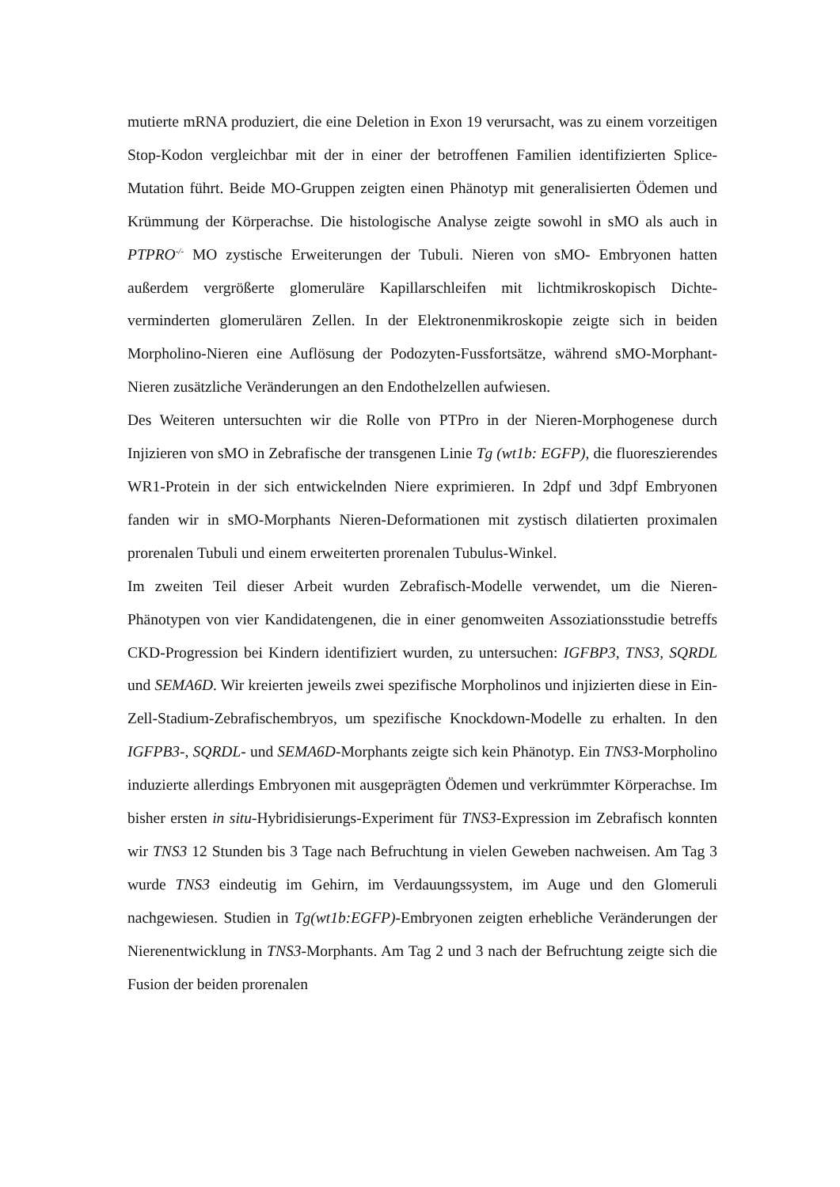mutierte mRNA produziert, die eine Deletion in Exon 19 verursacht, was zu einem vorzeitigen Stop-Kodon vergleichbar mit der in einer der betroffenen Familien identifizierten Splice-Mutation führt. Beide MO-Gruppen zeigten einen Phänotyp mit generalisierten Ödemen und Krümmung der Körperachse. Die histologische Analyse zeigte sowohl in sMO als auch in PTPRO<sup>-/-</sup> MO zystische Erweiterungen der Tubuli. Nieren von sMO- Embryonen hatten außerdem vergrößerte glomeruläre Kapillarschleifen mit lichtmikroskopisch Dichte-verminderten glomerulären Zellen. In der Elektronenmikroskopie zeigte sich in beiden Morpholino-Nieren eine Auflösung der Podozyten-Fussfortsätze, während sMO-Morphant- Nieren zusätzliche Veränderungen an den Endothelzellen aufwiesen.
Des Weiteren untersuchten wir die Rolle von PTPro in der Nieren-Morphogenese durch Injizieren von sMO in Zebrafische der transgenen Linie Tg (wt1b: EGFP), die fluoreszierendes WR1-Protein in der sich entwickelnden Niere exprimieren. In 2dpf und 3dpf Embryonen fanden wir in sMO-Morphants Nieren-Deformationen mit zystisch dilatierten proximalen prorenalen Tubuli und einem erweiterten prorenalen Tubulus-Winkel.
Im zweiten Teil dieser Arbeit wurden Zebrafisch-Modelle verwendet, um die Nieren-Phänotypen von vier Kandidatengenen, die in einer genomweiten Assoziationsstudie betreffs CKD-Progression bei Kindern identifiziert wurden, zu untersuchen: IGFBP3, TNS3, SQRDL und SEMA6D. Wir kreierten jeweils zwei spezifische Morpholinos und injizierten diese in Ein-Zell-Stadium-Zebrafischembryos, um spezifische Knockdown-Modelle zu erhalten. In den IGFPB3-, SQRDL- und SEMA6D-Morphants zeigte sich kein Phänotyp. Ein TNS3-Morpholino induzierte allerdings Embryonen mit ausgeprägten Ödemen und verkrümmter Körperachse. Im bisher ersten in situ-Hybridisierungs-Experiment für TNS3-Expression im Zebrafisch konnten wir TNS3 12 Stunden bis 3 Tage nach Befruchtung in vielen Geweben nachweisen. Am Tag 3 wurde TNS3 eindeutig im Gehirn, im Verdauungssystem, im Auge und den Glomeruli nachgewiesen. Studien in Tg(wt1b:EGFP)-Embryonen zeigten erhebliche Veränderungen der Nierenentwicklung in TNS3-Morphants. Am Tag 2 und 3 nach der Befruchtung zeigte sich die Fusion der beiden prorenalen